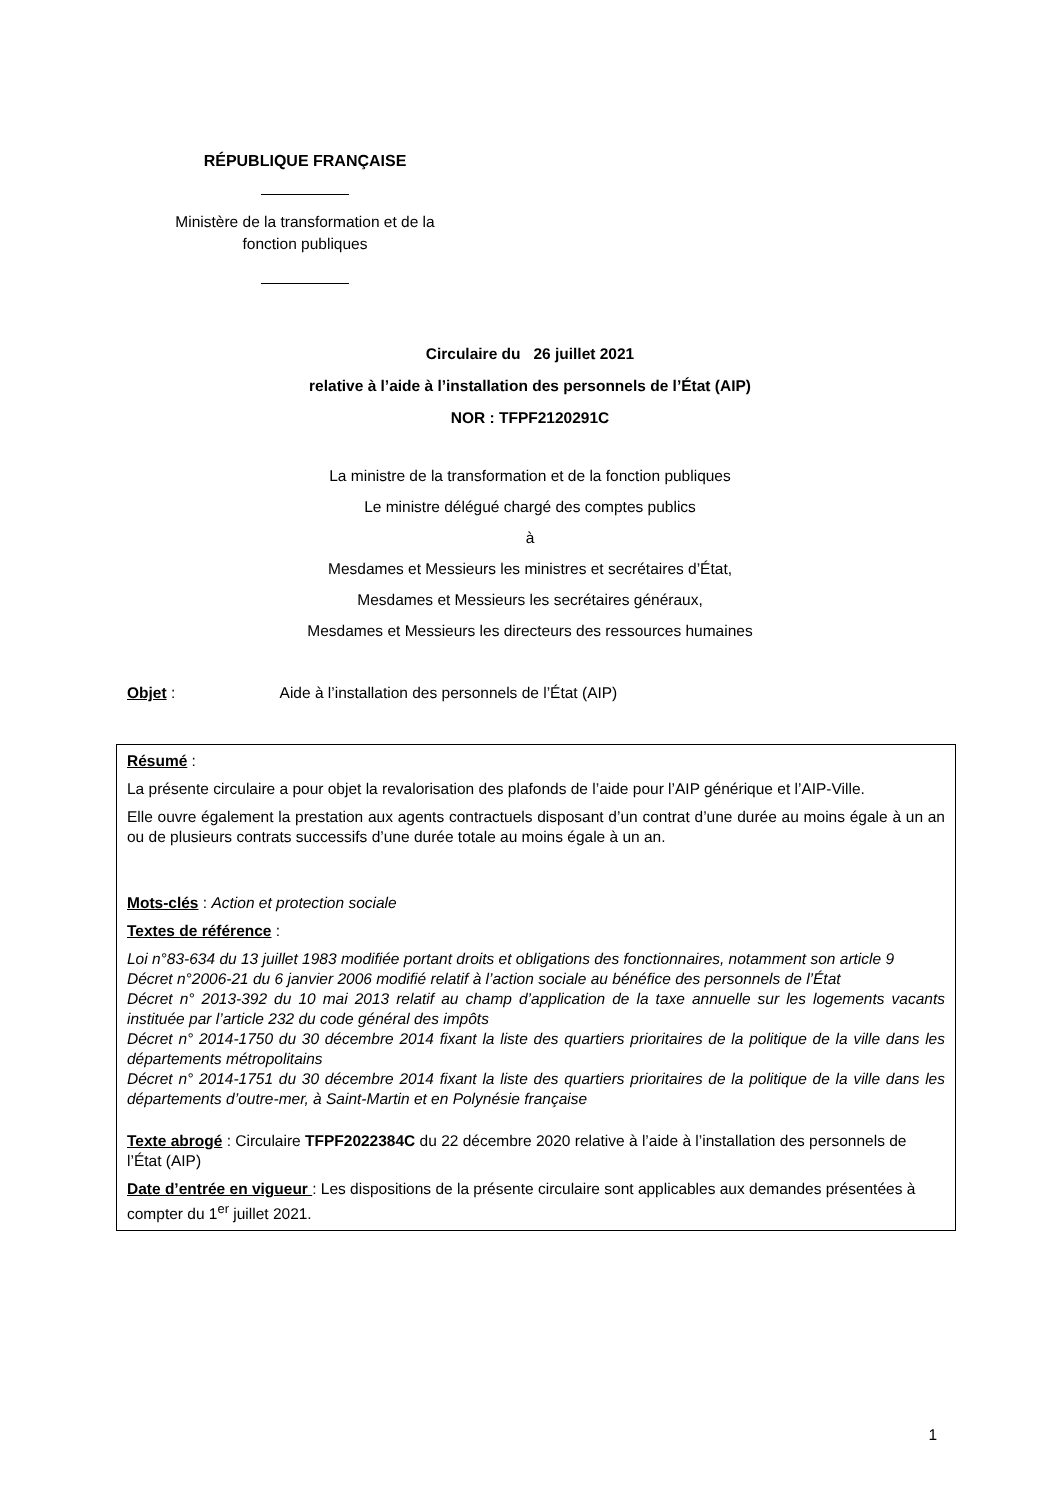RÉPUBLIQUE FRANÇAISE
Ministère de la transformation et de la
fonction publiques
Circulaire du 26 juillet 2021
relative à l’aide à l’installation des personnels de l’État (AIP)
NOR : TFPF2120291C
La ministre de la transformation et de la fonction publiques
Le ministre délégué chargé des comptes publics
à
Mesdames et Messieurs les ministres et secrétaires d’État,
Mesdames et Messieurs les secrétaires généraux,
Mesdames et Messieurs les directeurs des ressources humaines
Objet : Aide à l’installation des personnels de l’État (AIP)
Résumé :
La présente circulaire a pour objet la revalorisation des plafonds de l’aide pour l’AIP générique et l’AIP-Ville.
Elle ouvre également la prestation aux agents contractuels disposant d’un contrat d’une durée au moins égale à un an ou de plusieurs contrats successifs d’une durée totale au moins égale à un an.
Mots-clés : Action et protection sociale
Textes de référence :
Loi n°83-634 du 13 juillet 1983 modifiée portant droits et obligations des fonctionnaires, notamment son article 9
Décret n°2006-21 du 6 janvier 2006 modifié relatif à l’action sociale au bénéfice des personnels de l’État
Décret n° 2013-392 du 10 mai 2013 relatif au champ d’application de la taxe annuelle sur les logements vacants instituée par l’article 232 du code général des impôts
Décret n° 2014-1750 du 30 décembre 2014 fixant la liste des quartiers prioritaires de la politique de la ville dans les départements métropolitains
Décret n° 2014-1751 du 30 décembre 2014 fixant la liste des quartiers prioritaires de la politique de la ville dans les départements d’outre-mer, à Saint-Martin et en Polynésie française
Texte abrogé : Circulaire TFPF2022384C du 22 décembre 2020 relative à l’aide à l’installation des personnels de l’État (AIP)
Date d’entrée en vigueur : Les dispositions de la présente circulaire sont applicables aux demandes présentées à compter du 1<sup>er</sup> juillet 2021.
1